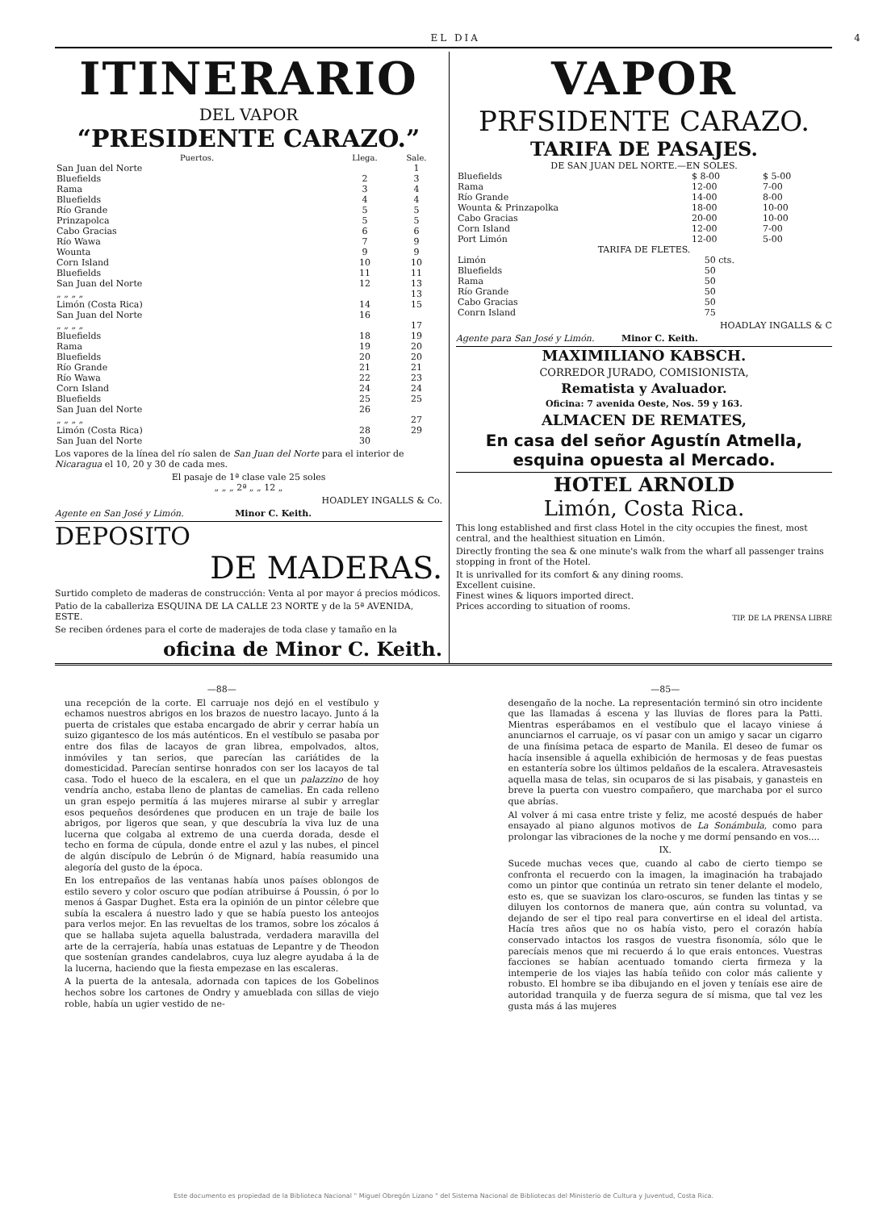EL DIA 4
ITINERARIO
DEL VAPOR
“PRESIDENTE CARAZO.”
| Puertos. | Llega. | Sale. |
| --- | --- | --- |
| San Juan del Norte | | 1 |
| Bluefields | 2 | 3 |
| Rama | 3 | 4 |
| Bluefields | 4 | 4 |
| Río Grande | 5 | 5 |
| Prinzapolca | 5 | 5 |
| Cabo Gracias | 6 | 6 |
| Río Wawa | 7 | 9 |
| Wounta | 9 | 9 |
| Corn Island | 10 | 10 |
| Bluefields | 11 | 11 |
| San Juan del Norte | 12 | 13 |
| „ „ „ „ | | 13 |
| Limón (Costa Rica) | 14 | 15 |
| San Juan del Norte | 16 | |
| „ „ „ „ | | 17 |
| Bluefields | 18 | 19 |
| Rama | 19 | 20 |
| Bluefields | 20 | 20 |
| Río Grande | 21 | 21 |
| Río Wawa | 22 | 23 |
| Corn Island | 24 | 24 |
| Bluefields | 25 | 25 |
| San Juan del Norte | 26 | |
| „ „ „ „ | | 27 |
| Limón (Costa Rica) | 28 | 29 |
| San Juan del Norte | 30 | |
Los vapores de la línea del río salen de San Juan del Norte para el interior de Nicaragua el 10, 20 y 30 de cada mes.
El pasaje de 1ª clase vale 25 soles
„ „ „ 2ª „ „ 12 „
HOADLEY INGALLS & Co.
Agente en San José y Limón. Minor C. Keith.
DEPOSITO
DE MADERAS.
Surtido completo de maderas de construcción: Venta al por mayor á precios módicos.
Patio de la caballeriza ESQUINA DE LA CALLE 23 NORTE y de la 5ª AVENIDA, ESTE.
Se reciben órdenes para el corte de maderajes de toda clase y tamaño en la
oficina de Minor C. Keith.
VAPOR
PRFSIDENTE CARAZO.
TARIFA DE PASAJES.
DE SAN JUAN DEL NORTE.—EN SOLES.
| Bluefields | $ 8-00 | $ 5-00 |
| Rama | 12-00 | 7-00 |
| Río Grande | 14-00 | 8-00 |
| Wounta & Prinzapolka | 18-00 | 10-00 |
| Cabo Gracias | 20-00 | 10-00 |
| Corn Island | 12-00 | 7-00 |
| Port Limón | 12-00 | 5-00 |
TARIFA DE FLETES.
| Limón | 50 cts. |
| Bluefields | 50 |
| Rama | 50 |
| Río Grande | 50 |
| Cabo Gracias | 50 |
| Conrn Island | 75 |
HOADLAY INGALLS & C
Agente para San José y Limón. Minor C. Keith.
MAXIMILIANO KABSCH.
CORREDOR JURADO, COMISIONISTA,
Rematista y Avaluador.
Oficina: 7 avenida Oeste, Nos. 59 y 163.
ALMACEN DE REMATES,
En casa del señor Agustín Atmella,
esquina opuesta al Mercado.
HOTEL ARNOLD
Limón, Costa Rica.
This long established and first class Hotel in the city occupies the finest, most central, and the healthiest situation en Limón.
Directly fronting the sea & one minute's walk from the wharf all passenger trains stopping in front of the Hotel.
It is unrivalled for its comfort & any dining rooms.
Excellent cuisine.
Finest wines & liquors imported direct.
Prices according to situation of rooms.
TIP. DE LA PRENSA LIBRE
—88—
una recepción de la corte. El carruaje nos dejó en el vestíbulo y echamos nuestros abrigos en los brazos de nuestro lacayo. Junto á la puerta de cristales que estaba encargado de abrir y cerrar había un suizo gigantesco de los más auténticos. En el vestíbulo se pasaba por entre dos filas de lacayos de gran librea, empolvados, altos, inmóviles y tan serios, que parecían las cariátides de la domesticidad. Parecían sentirse honrados con ser los lacayos de tal casa. Todo el hueco de la escalera, en el que un palazzino de hoy vendría ancho, estaba lleno de plantas de camelias. En cada relleno un gran espejo permitía á las mujeres mirarse al subir y arreglar esos pequeños desórdenes que producen en un traje de baile los abrigos, por ligeros que sean, y que descubría la viva luz de una lucerna que colgaba al extremo de una cuerda dorada, desde el techo en forma de cúpula, donde entre el azul y las nubes, el pincel de algún discípulo de Lebrún ó de Mignard, había reasumido una alegoría del gusto de la época.
En los entrepaños de las ventanas había unos países oblongos de estilo severo y color oscuro que podían atribuirse á Poussin, ó por lo menos á Gaspar Dughet. Esta era la opinión de un pintor célebre que subía la escalera á nuestro lado y que se había puesto los anteojos para verlos mejor. En las revueltas de los tramos, sobre los zócalos á que se hallaba sujeta aquella balustrada, verdadera maravilla del arte de la cerrajería, había unas estatuas de Lepantre y de Theodon que sostenían grandes candelabros, cuya luz alegre ayudaba á la de la lucerna, haciendo que la fiesta empezase en las escaleras.
A la puerta de la antesala, adornada con tapices de los Gobelinos hechos sobre los cartones de Ondry y amueblada con sillas de viejo roble, había un ugier vestido de ne-
—85—
desengaño de la noche. La representación terminó sin otro incidente que las llamadas á escena y las lluvias de flores para la Patti. Mientras esperábamos en el vestíbulo que el lacayo viniese á anunciarnos el carruaje, os ví pasar con un amigo y sacar un cigarro de una finísima petaca de esparto de Manila. El deseo de fumar os hacía insensible á aquella exhibición de hermosas y de feas puestas en estantería sobre los últimos peldaños de la escalera. Atravesasteis aquella masa de telas, sin ocuparos de si las pisabais, y ganasteis en breve la puerta con vuestro compañero, que marchaba por el surco que abrías.
Al volver á mi casa entre triste y feliz, me acosté después de haber ensayado al piano algunos motivos de La Sonámbula, como para prolongar las vibraciones de la noche y me dormí pensando en vos....
IX.
Sucede muchas veces que, cuando al cabo de cierto tiempo se confronta el recuerdo con la imagen, la imaginación ha trabajado como un pintor que continúa un retrato sin tener delante el modelo, esto es, que se suavizan los claro-oscuros, se funden las tintas y se diluyen los contornos de manera que, aún contra su voluntad, va dejando de ser el tipo real para convertirse en el ideal del artista. Hacía tres años que no os había visto, pero el corazón había conservado intactos los rasgos de vuestra fisonomía, sólo que le parecíais menos que mi recuerdo á lo que erais entonces. Vuestras facciones se habían acentuado tomando cierta firmeza y la intemperie de los viajes las había teñido con color más caliente y robusto. El hombre se iba dibujando en el joven y teníais ese aire de autoridad tranquila y de fuerza segura de sí misma, que tal vez les gusta más á las mujeres
Este documento es propiedad de la Biblioteca Nacional " Miguel Obregón Lizano " del Sistema Nacional de Bibliotecas del Ministerio de Cultura y Juventud, Costa Rica.